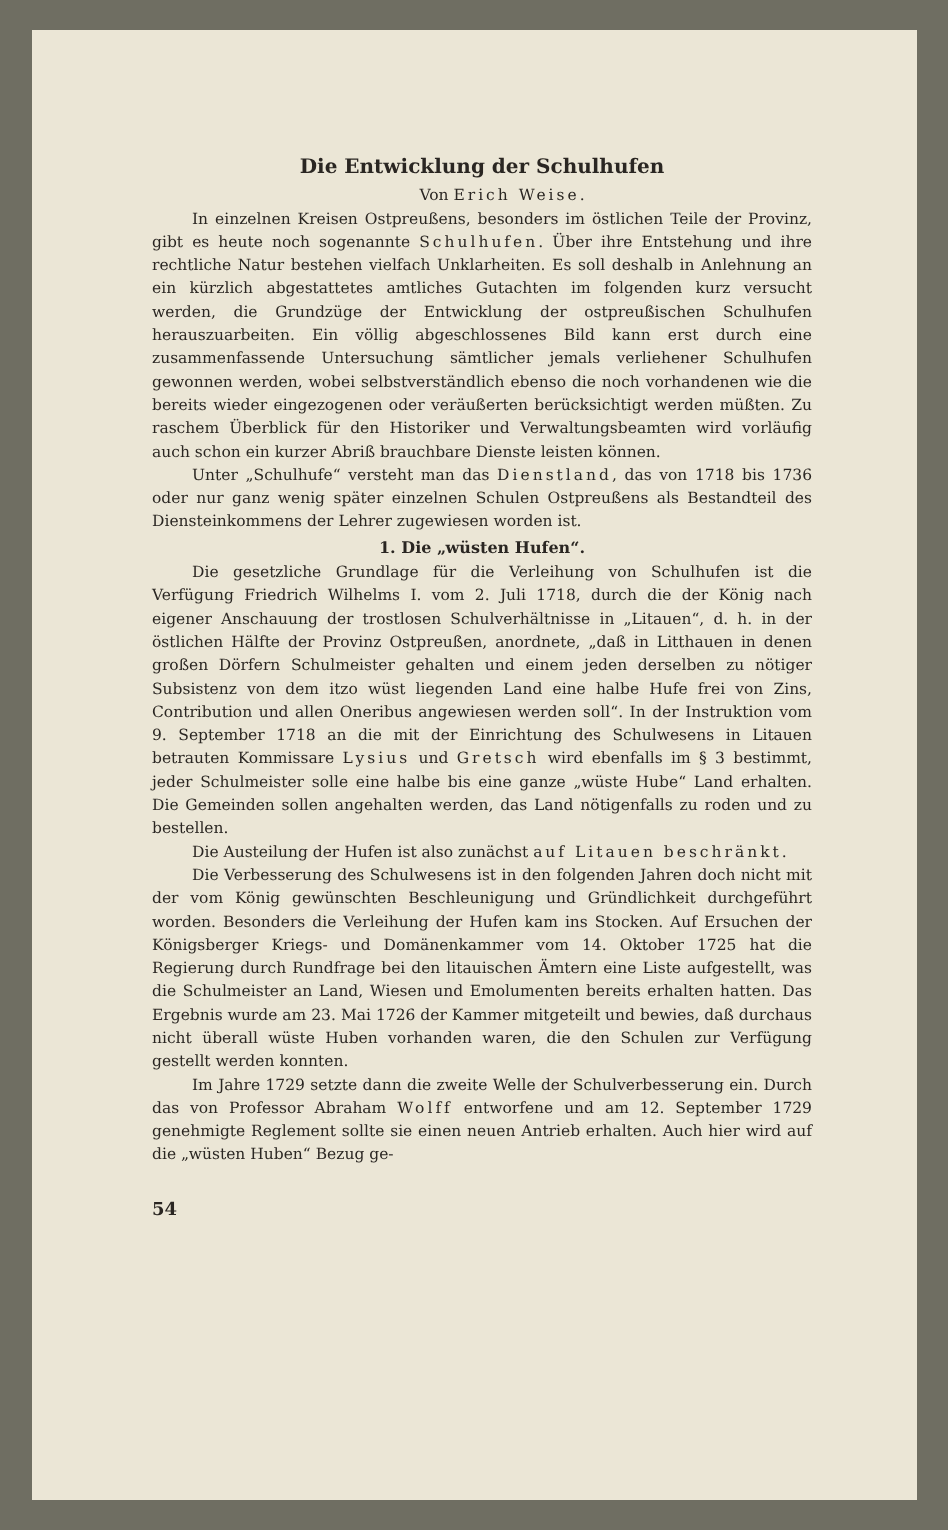Die Entwicklung der Schulhufen
Von Erich Weise.
In einzelnen Kreisen Ostpreußens, besonders im östlichen Teile der Provinz, gibt es heute noch sogenannte Schulhufen. Über ihre Entstehung und ihre rechtliche Natur bestehen vielfach Unklarheiten. Es soll deshalb in Anlehnung an ein kürzlich abgestattetes amtliches Gutachten im folgenden kurz versucht werden, die Grundzüge der Entwicklung der ostpreußischen Schulhufen herauszuarbeiten. Ein völlig abgeschlossenes Bild kann erst durch eine zusammenfassende Untersuchung sämtlicher jemals verliehener Schulhufen gewonnen werden, wobei selbstverständlich ebenso die noch vorhandenen wie die bereits wieder eingezogenen oder veräußerten berücksichtigt werden müßten. Zu raschem Überblick für den Historiker und Verwaltungsbeamten wird vorläufig auch schon ein kurzer Abriß brauchbare Dienste leisten können.
Unter „Schulhufe“ versteht man das Dienstland, das von 1718 bis 1736 oder nur ganz wenig später einzelnen Schulen Ostpreußens als Bestandteil des Diensteinkommens der Lehrer zugewiesen worden ist.
1. Die „wüsten Hufen“.
Die gesetzliche Grundlage für die Verleihung von Schulhufen ist die Verfügung Friedrich Wilhelms I. vom 2. Juli 1718, durch die der König nach eigener Anschauung der trostlosen Schulverhältnisse in „Litauen“, d. h. in der östlichen Hälfte der Provinz Ostpreußen, anordnete, „daß in Litthauen in denen großen Dörfern Schulmeister gehalten und einem jeden derselben zu nötiger Subsistenz von dem itzo wüst liegenden Land eine halbe Hufe frei von Zins, Contribution und allen Oneribus angewiesen werden soll“. In der Instruktion vom 9. September 1718 an die mit der Einrichtung des Schulwesens in Litauen betrauten Kommissare Lysius und Gretsch wird ebenfalls im § 3 bestimmt, jeder Schulmeister solle eine halbe bis eine ganze „wüste Hube“ Land erhalten. Die Gemeinden sollen angehalten werden, das Land nötigenfalls zu roden und zu bestellen.
Die Austeilung der Hufen ist also zunächst auf Litauen beschränkt.
Die Verbesserung des Schulwesens ist in den folgenden Jahren doch nicht mit der vom König gewünschten Beschleunigung und Gründlichkeit durchgeführt worden. Besonders die Verleihung der Hufen kam ins Stocken. Auf Ersuchen der Königsberger Kriegs- und Domänenkammer vom 14. Oktober 1725 hat die Regierung durch Rundfrage bei den litauischen Ämtern eine Liste aufgestellt, was die Schulmeister an Land, Wiesen und Emolumenten bereits erhalten hatten. Das Ergebnis wurde am 23. Mai 1726 der Kammer mitgeteilt und bewies, daß durchaus nicht überall wüste Huben vorhanden waren, die den Schulen zur Verfügung gestellt werden konnten.
Im Jahre 1729 setzte dann die zweite Welle der Schulverbesserung ein. Durch das von Professor Abraham Wolff entworfene und am 12. September 1729 genehmigte Reglement sollte sie einen neuen Antrieb erhalten. Auch hier wird auf die „wüsten Huben“ Bezug ge-
54